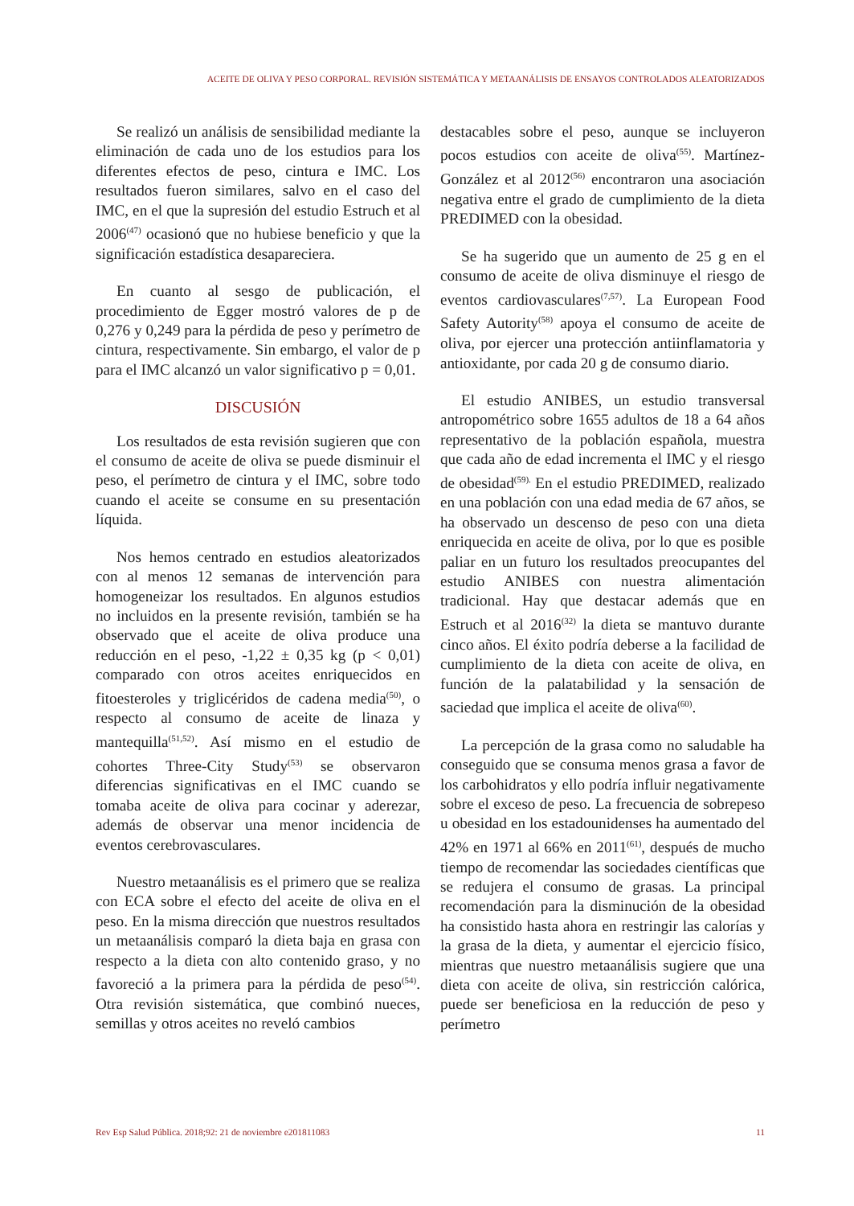ACEITE DE OLIVA Y PESO CORPORAL. REVISIÓN SISTEMÁTICA Y METAANÁLISIS DE ENSAYOS CONTROLADOS ALEATORIZADOS
Se realizó un análisis de sensibilidad mediante la eliminación de cada uno de los estudios para los diferentes efectos de peso, cintura e IMC. Los resultados fueron similares, salvo en el caso del IMC, en el que la supresión del estudio Estruch et al 2006<sup>(47)</sup> ocasionó que no hubiese beneficio y que la significación estadística desapareciera.
En cuanto al sesgo de publicación, el procedimiento de Egger mostró valores de p de 0,276 y 0,249 para la pérdida de peso y perímetro de cintura, respectivamente. Sin embargo, el valor de p para el IMC alcanzó un valor significativo p = 0,01.
DISCUSIÓN
Los resultados de esta revisión sugieren que con el consumo de aceite de oliva se puede disminuir el peso, el perímetro de cintura y el IMC, sobre todo cuando el aceite se consume en su presentación líquida.
Nos hemos centrado en estudios aleatorizados con al menos 12 semanas de intervención para homogeneizar los resultados. En algunos estudios no incluidos en la presente revisión, también se ha observado que el aceite de oliva produce una reducción en el peso, -1,22 ± 0,35 kg (p < 0,01) comparado con otros aceites enriquecidos en fitoesteroles y triglicéridos de cadena media<sup>(50)</sup>, o respecto al consumo de aceite de linaza y mantequilla<sup>(51,52)</sup>. Así mismo en el estudio de cohortes Three-City Study<sup>(53)</sup> se observaron diferencias significativas en el IMC cuando se tomaba aceite de oliva para cocinar y aderezar, además de observar una menor incidencia de eventos cerebrovasculares.
Nuestro metaanálisis es el primero que se realiza con ECA sobre el efecto del aceite de oliva en el peso. En la misma dirección que nuestros resultados un metaanálisis comparó la dieta baja en grasa con respecto a la dieta con alto contenido graso, y no favoreció a la primera para la pérdida de peso<sup>(54)</sup>. Otra revisión sistemática, que combinó nueces, semillas y otros aceites no reveló cambios
destacables sobre el peso, aunque se incluyeron pocos estudios con aceite de oliva<sup>(55)</sup>. Martínez-González et al 2012<sup>(56)</sup> encontraron una asociación negativa entre el grado de cumplimiento de la dieta PREDIMED con la obesidad.
Se ha sugerido que un aumento de 25 g en el consumo de aceite de oliva disminuye el riesgo de eventos cardiovasculares<sup>(7,57)</sup>. La European Food Safety Autority<sup>(58)</sup> apoya el consumo de aceite de oliva, por ejercer una protección antiinflamatoria y antioxidante, por cada 20 g de consumo diario.
El estudio ANIBES, un estudio transversal antropométrico sobre 1655 adultos de 18 a 64 años representativo de la población española, muestra que cada año de edad incrementa el IMC y el riesgo de obesidad<sup>(59).</sup> En el estudio PREDIMED, realizado en una población con una edad media de 67 años, se ha observado un descenso de peso con una dieta enriquecida en aceite de oliva, por lo que es posible paliar en un futuro los resultados preocupantes del estudio ANIBES con nuestra alimentación tradicional. Hay que destacar además que en Estruch et al 2016<sup>(32)</sup> la dieta se mantuvo durante cinco años. El éxito podría deberse a la facilidad de cumplimiento de la dieta con aceite de oliva, en función de la palatabilidad y la sensación de saciedad que implica el aceite de oliva<sup>(60)</sup>.
La percepción de la grasa como no saludable ha conseguido que se consuma menos grasa a favor de los carbohidratos y ello podría influir negativamente sobre el exceso de peso. La frecuencia de sobrepeso u obesidad en los estadounidenses ha aumentado del 42% en 1971 al 66% en 2011<sup>(61)</sup>, después de mucho tiempo de recomendar las sociedades científicas que se redujera el consumo de grasas. La principal recomendación para la disminución de la obesidad ha consistido hasta ahora en restringir las calorías y la grasa de la dieta, y aumentar el ejercicio físico, mientras que nuestro metaanálisis sugiere que una dieta con aceite de oliva, sin restricción calórica, puede ser beneficiosa en la reducción de peso y perímetro
Rev Esp Salud Pública. 2018;92: 21 de noviembre e201811083 11